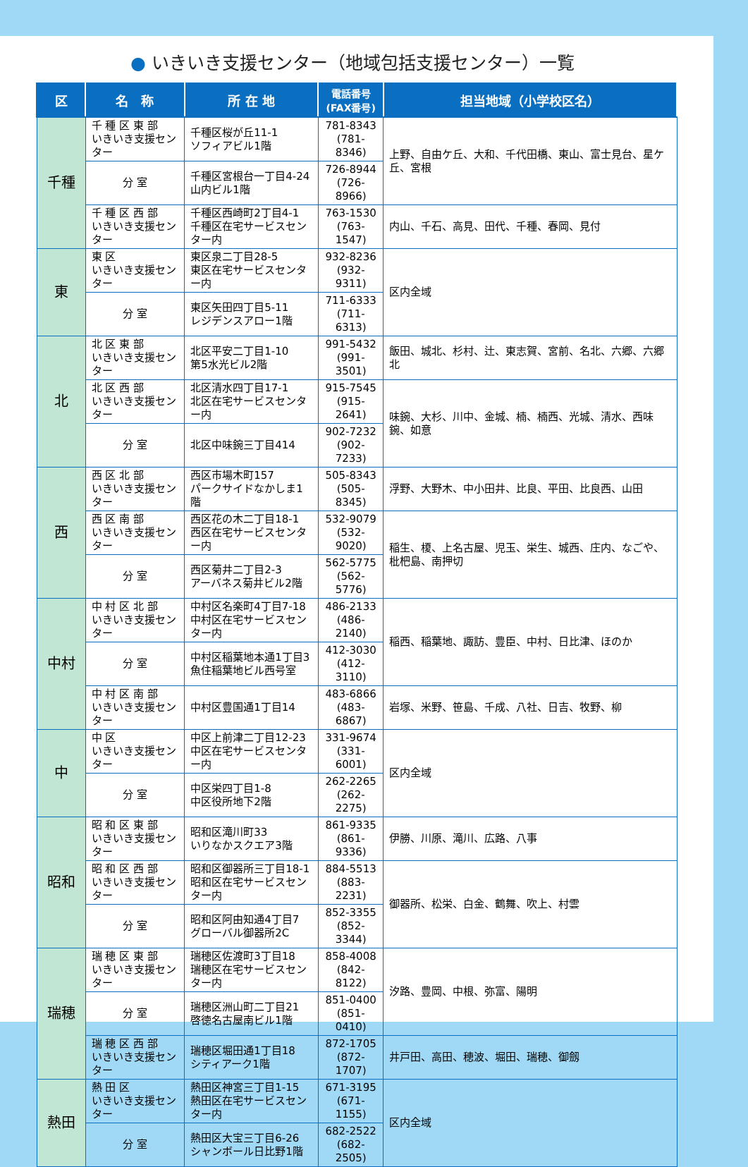● いきいき支援センター（地域包括支援センター）一覧
| 区 | 名 称 | 所 在 地 | 電話番号 (FAX番号) | 担当地域（小学校区名） |
| --- | --- | --- | --- | --- |
| 千種 | 千 種 区 東 部 いきいき支援センター | 千種区桜が丘11-1 ソフィアビル1階 | 781-8343 (781-8346) | 上野、自由ケ丘、大和、千代田橋、東山、富士見台、星ケ丘、宮根 |
| | 分 室 | 千種区宮根台一丁目4-24 山内ビル1階 | 726-8944 (726-8966) | |
| | 千 種 区 西 部 いきいき支援センター | 千種区西崎町2丁目4-1 千種区在宅サービスセンター内 | 763-1530 (763-1547) | 内山、千石、高見、田代、千種、春岡、見付 |
| 東 | 東 区 いきいき支援センター | 東区泉二丁目28-5 東区在宅サービスセンター内 | 932-8236 (932-9311) | 区内全域 |
| | 分 室 | 東区矢田四丁目5-11 レジデンスアロー1階 | 711-6333 (711-6313) | |
| 北 | 北 区 東 部 いきいき支援センター | 北区平安二丁目1-10 第5水光ビル2階 | 991-5432 (991-3501) | 飯田、城北、杉村、辻、東志賀、宮前、名北、六郷、六郷北 |
| | 北 区 西 部 いきいき支援センター | 北区清水四丁目17-1 北区在宅サービスセンター内 | 915-7545 (915-2641) | 味鋺、大杉、川中、金城、楠、楠西、光城、清水、西味鋺、如意 |
| | 分 室 | 北区中味鋺三丁目414 | 902-7232 (902-7233) | |
| 西 | 西 区 北 部 いきいき支援センター | 西区市場木町157 パークサイドなかしま1階 | 505-8343 (505-8345) | 浮野、大野木、中小田井、比良、平田、比良西、山田 |
| | 西 区 南 部 いきいき支援センター | 西区花の木二丁目18-1 西区在宅サービスセンター内 | 532-9079 (532-9020) | 稲生、榎、上名古屋、児玉、栄生、城西、庄内、なごや、枇杷島、南押切 |
| | 分 室 | 西区菊井二丁目2-3 アーバネス菊井ビル2階 | 562-5775 (562-5776) | |
| 中村 | 中 村 区 北 部 いきいき支援センター | 中村区名楽町4丁目7-18 中村区在宅サービスセンター内 | 486-2133 (486-2140) | 稲西、稲葉地、諏訪、豊臣、中村、日比津、ほのか |
| | 分 室 | 中村区稲葉地本通1丁目3 魚住稲葉地ビル西号室 | 412-3030 (412-3110) | |
| | 中 村 区 南 部 いきいき支援センター | 中村区豊国通1丁目14 | 483-6866 (483-6867) | 岩塚、米野、笹島、千成、八社、日吉、牧野、柳 |
| 中 | 中 区 いきいき支援センター | 中区上前津二丁目12-23 中区在宅サービスセンター内 | 331-9674 (331-6001) | 区内全域 |
| | 分 室 | 中区栄四丁目1-8 中区役所地下2階 | 262-2265 (262-2275) | |
| 昭和 | 昭 和 区 東 部 いきいき支援センター | 昭和区滝川町33 いりなかスクエア3階 | 861-9335 (861-9336) | 伊勝、川原、滝川、広路、八事 |
| | 昭 和 区 西 部 いきいき支援センター | 昭和区御器所三丁目18-1 昭和区在宅サービスセンター内 | 884-5513 (883-2231) | 御器所、松栄、白金、鶴舞、吹上、村雲 |
| | 分 室 | 昭和区阿由知通4丁目7 グローバル御器所2C | 852-3355 (852-3344) | |
| 瑞穂 | 瑞 穂 区 東 部 いきいき支援センター | 瑞穂区佐渡町3丁目18 瑞穂区在宅サービスセンター内 | 858-4008 (842-8122) | 汐路、豊岡、中根、弥富、陽明 |
| | 分 室 | 瑞穂区洲山町二丁目21 啓徳名古屋南ビル1階 | 851-0400 (851-0410) | |
| | 瑞 穂 区 西 部 いきいき支援センター | 瑞穂区堀田通1丁目18 シティアーク1階 | 872-1705 (872-1707) | 井戸田、高田、穂波、堀田、瑞穂、御劔 |
| 熱田 | 熱 田 区 いきいき支援センター | 熱田区神宮三丁目1-15 熱田区在宅サービスセンター内 | 671-3195 (671-1155) | 区内全域 |
| | 分 室 | 熱田区大宝三丁目6-26 シャンボール日比野1階 | 682-2522 (682-2505) | |